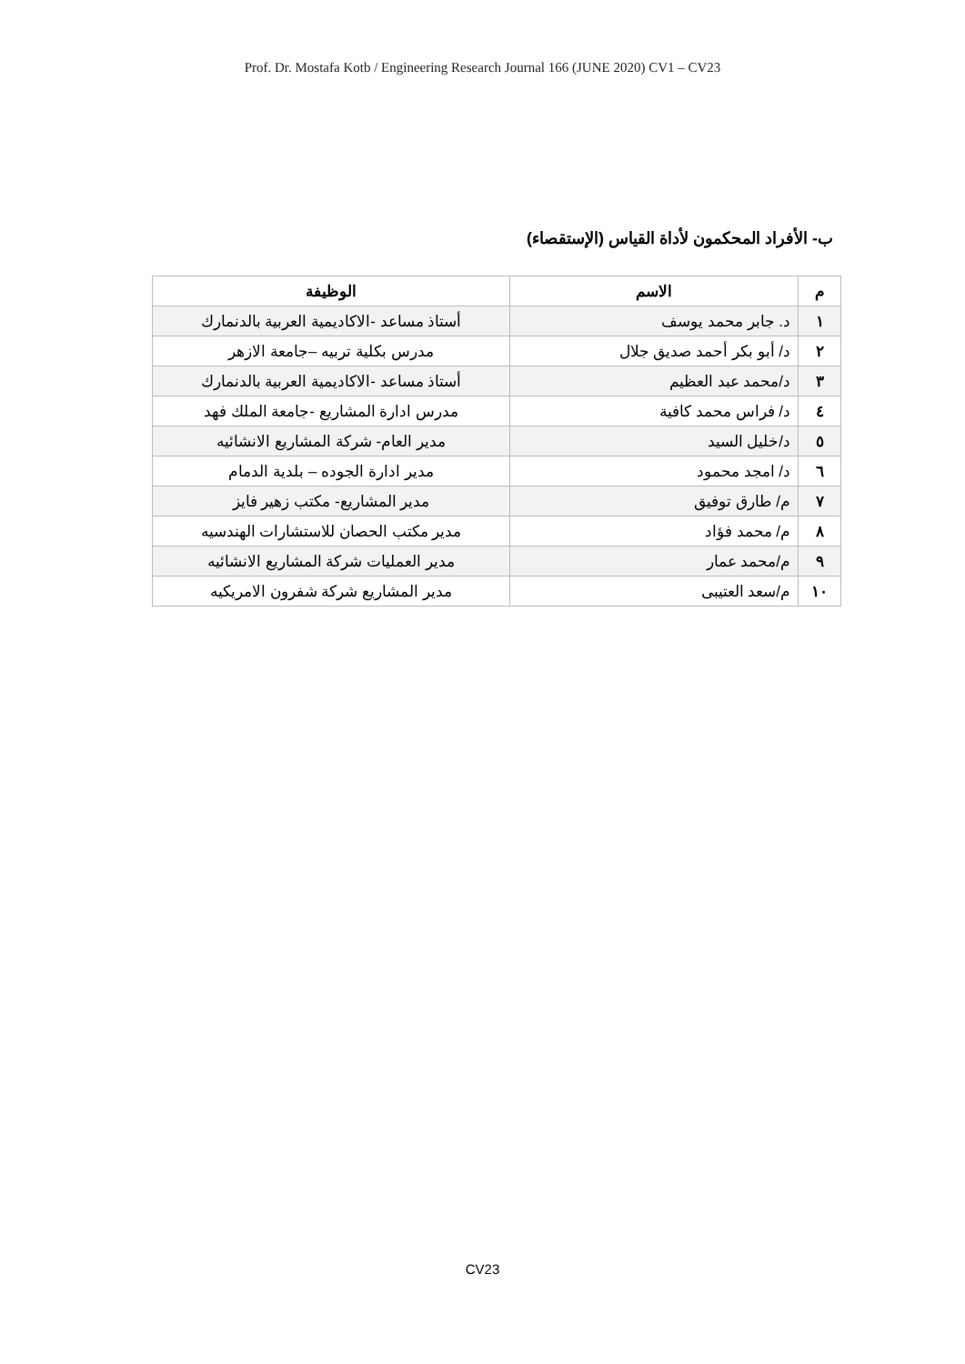Prof. Dr. Mostafa Kotb / Engineering Research Journal 166 (JUNE 2020) CV1 – CV23
ب- الأفراد المحكمون لأداة القياس (الإستقصاء)
| م | الاسم | الوظيفة |
| --- | --- | --- |
| ١ | د. جابر محمد يوسف | أستاذ مساعد -الاكاديمية العربية بالدنمارك |
| ٢ | د/ أبو بكر أحمد صديق جلال | مدرس بكلية تربيه –جامعة الازهر |
| ٣ | د/محمد عبد العظيم | أستاذ مساعد -الاكاديمية العربية بالدنمارك |
| ٤ | د/ فراس محمد كافية | مدرس ادارة المشاريع -جامعة الملك فهد |
| ٥ | د/خليل السيد | مدير العام- شركة المشاريع الانشائيه |
| ٦ | د/ امجد محمود | مدير ادارة الجوده – بلدية الدمام |
| ٧ | م/ طارق توفيق | مدير المشاريع- مكتب زهير فايز |
| ٨ | م/ محمد فؤاد | مدير مكتب الحصان للاستشارات الهندسيه |
| ٩ | م/محمد عمار | مدير العمليات شركة المشاريع الانشائيه |
| ١٠ | م/سعد العتيبى | مدير المشاريع شركة شفرون الامريكيه |
CV23